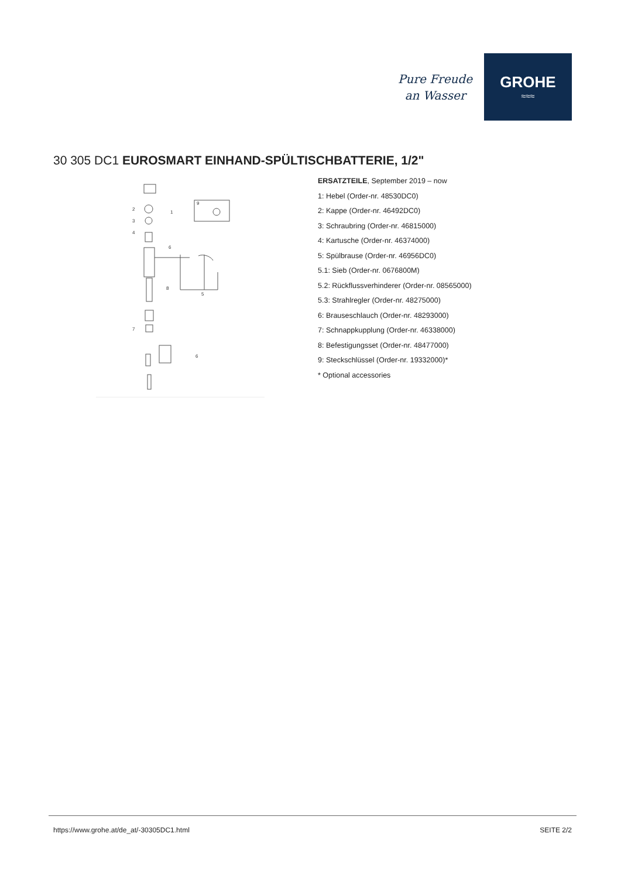Pure Freude
an Wasser
GROHE
≈≈≈
30 305 DC1 EUROSMART EINHAND-SPÜLTISCHBATTERIE, 1/2"
2
3
4
1
6
8
5
7
9
6
ERSATZTEILE, September 2019 – now
1: Hebel (Order-nr. 48530DC0)
2: Kappe (Order-nr. 46492DC0)
3: Schraubring (Order-nr. 46815000)
4: Kartusche (Order-nr. 46374000)
5: Spülbrause (Order-nr. 46956DC0)
5.1: Sieb (Order-nr. 0676800M)
5.2: Rückflussverhinderer (Order-nr. 08565000)
5.3: Strahlregler (Order-nr. 48275000)
6: Brauseschlauch (Order-nr. 48293000)
7: Schnappkupplung (Order-nr. 46338000)
8: Befestigungsset (Order-nr. 48477000)
9: Steckschlüssel (Order-nr. 19332000)*
* Optional accessories
https://www.grohe.at/de_at/-30305DC1.html SEITE 2/2